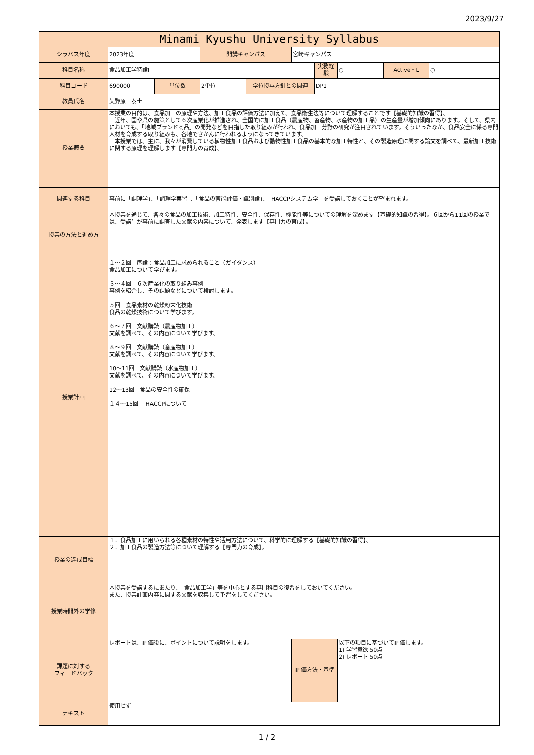2023/9/27
| Minami Kyushu University Syllabus | | | | | | | | | |
| シラバス年度 | 2023年度 | | 開講キャンパス | | 宮崎キャンパス | | | | |
| 科目名称 | 食品加工学特論Ⅰ | | | | | 実務経験 | ○ | Active・L | ○ |
| 科目コード | 690000 | 単位数 | 2単位 | 学位授与方針との関連 | | DP1 | | | |
| 教員氏名 | 矢野原 泰士 | | | | | | | | |
| 授業概要 | 本授業の目的は、食品加工の原理や方法、加工食品の評価方法に加えて、食品衛生法等について理解することです【基礎的知識の習得】。 近年、国や県の施策として６次産業化が推進され、全国的に加工食品（農産物、畜産物、水産物の加工品）の生産量が増加傾向にあります。そして、県内においても、「地域ブランド商品」の開発などを目指した取り組みが行われ、食品加工分野の研究が注目されています。そういったなか、食品安全に係る専門人材を育成する取り組みも、各地でさかんに行われるようになってきています。 本授業では、主に、我々が消費している植物性加工食品および動物性加工食品の基本的な加工特性と、その製造原理に関する論文を調べて、最新加工技術に関する原理を理解します【専門力の育成】。 | | | | | | | | |
| 関連する科目 | 事前に「調理学」、「調理学実習」、「食品の官能評価・識別論」、「HACCPシステム学」を受講しておくことが望まれます。 | | | | | | | | |
| 授業の方法と進め方 | 本授業を通じて、各々の食品の加工技術、加工特性、安全性、保存性、機能性等についての理解を深めます【基礎的知識の習得】。６回から11回の授業では、受講生が事前に調査した文献の内容について、発表します【専門力の育成】。 | | | | | | | | |
| 授業計画 | １～２回 序論：食品加工に求められること（ガイダンス） 食品加工について学びます。 ３～４回 ６次産業化の取り組み事例 事例を紹介し、その課題などについて検討します。 ５回 食品素材の乾燥粉末化技術 食品の乾燥技術について学びます。 ６～７回 文献購読（農産物加工） 文献を調べて、その内容について学びます。 ８～９回 文献購読（畜産物加工） 文献を調べて、その内容について学びます。 10～11回 文献購読（水産物加工） 文献を調べて、その内容について学びます。 12～13回 食品の安全性の確保 １４～15回 HACCPについて | | | | | | | | |
| 授業の達成目標 | １．食品加工に用いられる各種素材の特性や活用方法について、科学的に理解する【基礎的知識の習得】。 ２．加工食品の製造方法等について理解する【専門力の育成】。 | | | | | | | | |
| 授業時間外の学修 | 本授業を受講するにあたり、「食品加工学」等を中心とする専門科目の復習をしておいてください。 また、授業計画内容に関する文献を収集して予習をしてください。 | | | | | | | | |
| 課題に対する フィードバック | レポートは、評価後に、ポイントについて説明をします。 | | | | 評価方法・基準 | | 以下の項目に基づいて評価します。 1) 学習意欲 50点 2) レポート 50点 | | |
| テキスト | 使用せず | | | | | | | | |
1 / 2